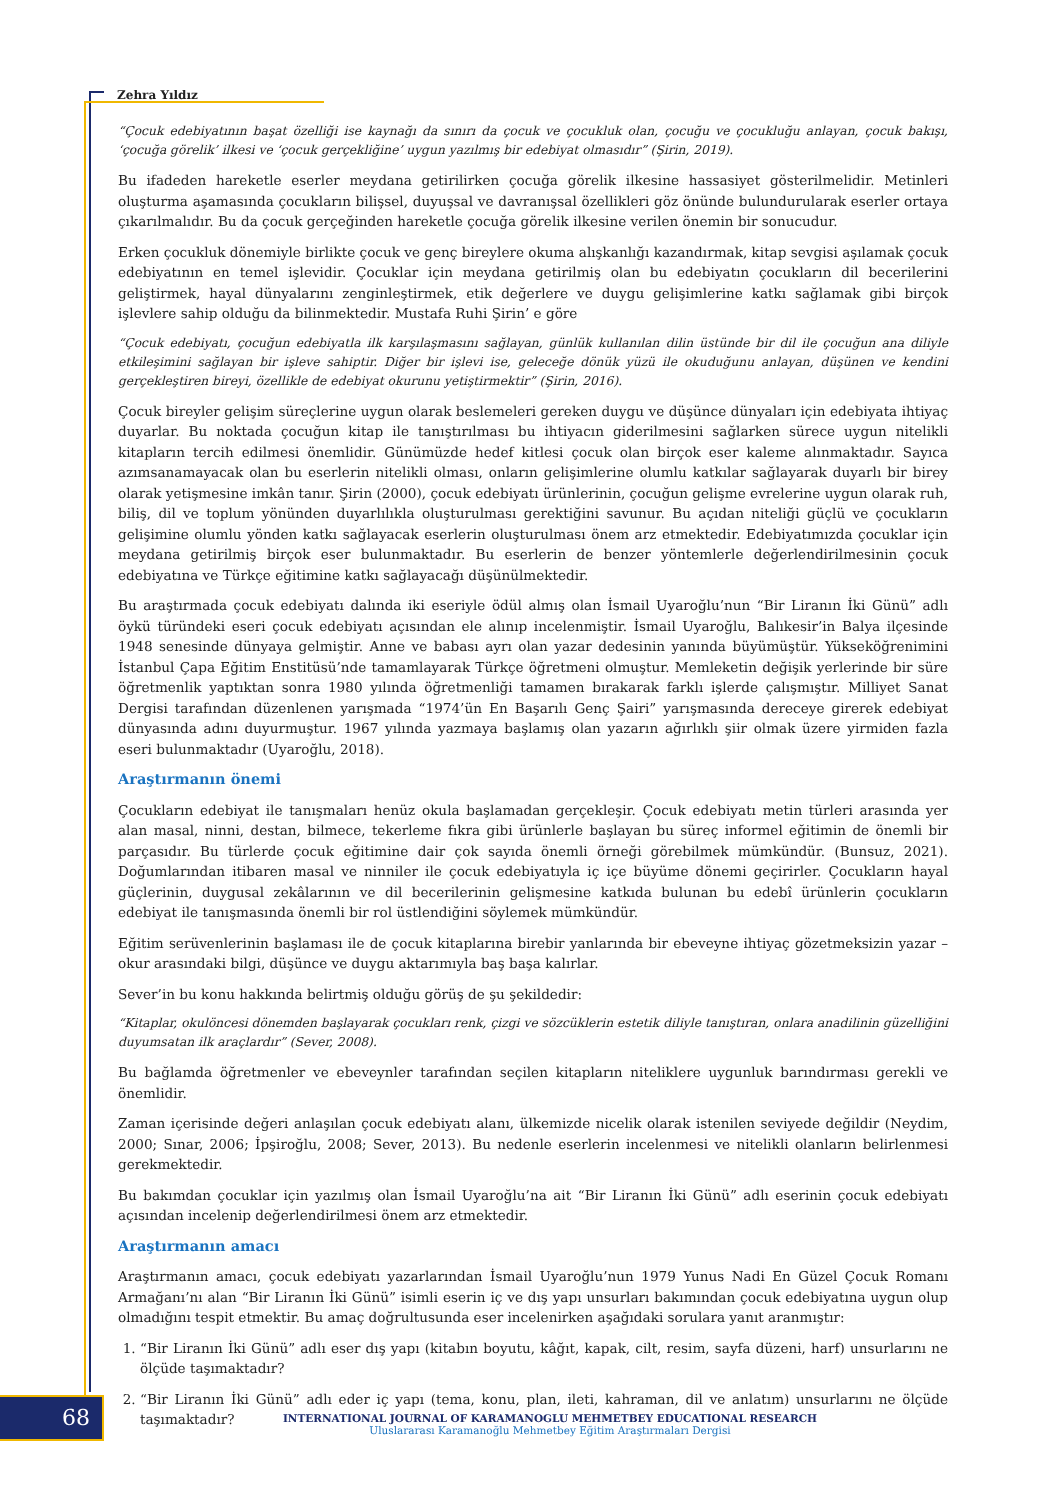Zehra Yıldız
“Çocuk edebiyatının başat özelliği ise kaynağı da sınırı da çocuk ve çocukluk olan, çocuğu ve çocukluğu anlayan, çocuk bakışı, ‘çocuğa görelik’ ilkesi ve ‘çocuk gerçekliğine’ uygun yazılmış bir edebiyat olmasıdır” (Şirin, 2019).
Bu ifadeden hareketle eserler meydana getirilirken çocuğa görelik ilkesine hassasiyet gösterilmelidir. Metinleri oluşturma aşamasında çocukların bilişsel, duyuşsal ve davranışsal özellikleri göz önünde bulundurularak eserler ortaya çıkarılmalıdır. Bu da çocuk gerçeğinden hareketle çocuğa görelik ilkesine verilen önemin bir sonucudur.
Erken çocukluk dönemiyle birlikte çocuk ve genç bireylere okuma alışkanlığı kazandırmak, kitap sevgisi aşılamak çocuk edebiyatının en temel işlevidir. Çocuklar için meydana getirilmiş olan bu edebiyatın çocukların dil becerilerini geliştirmek, hayal dünyalarını zenginleştirmek, etik değerlere ve duygu gelişimlerine katkı sağlamak gibi birçok işlevlere sahip olduğu da bilinmektedir. Mustafa Ruhi Şirin’ e göre
“Çocuk edebiyatı, çocuğun edebiyatla ilk karşılaşmasını sağlayan, günlük kullanılan dilin üstünde bir dil ile çocuğun ana diliyle etkileşimini sağlayan bir işleve sahiptir. Diğer bir işlevi ise, geleceğe dönük yüzü ile okuduğunu anlayan, düşünen ve kendini gerçekleştiren bireyi, özellikle de edebiyat okurunu yetiştirmektir” (Şirin, 2016).
Çocuk bireyler gelişim süreçlerine uygun olarak beslemeleri gereken duygu ve düşünce dünyaları için edebiyata ihtiyaç duyarlar. Bu noktada çocuğun kitap ile tanıştırılması bu ihtiyacın giderilmesini sağlarken sürece uygun nitelikli kitapların tercih edilmesi önemlidir. Günümüzde hedef kitlesi çocuk olan birçok eser kaleme alınmaktadır. Sayıca azımsanamayacak olan bu eserlerin nitelikli olması, onların gelişimlerine olumlu katkılar sağlayarak duyarlı bir birey olarak yetişmesine imkân tanır. Şirin (2000), çocuk edebiyatı ürünlerinin, çocuğun gelişme evrelerine uygun olarak ruh, biliş, dil ve toplum yönünden duyarlılıkla oluşturulması gerektiğini savunur. Bu açıdan niteliği güçlü ve çocukların gelişimine olumlu yönden katkı sağlayacak eserlerin oluşturulması önem arz etmektedir. Edebiyatımızda çocuklar için meydana getirilmiş birçok eser bulunmaktadır. Bu eserlerin de benzer yöntemlerle değerlendirilmesinin çocuk edebiyatına ve Türkçe eğitimine katkı sağlayacağı düşünülmektedir.
Bu araştırmada çocuk edebiyatı dalında iki eseriyle ödül almış olan İsmail Uyaroğlu’nun “Bir Liranın İki Günü” adlı öykü türündeki eseri çocuk edebiyatı açısından ele alınıp incelenmiştir. İsmail Uyaroğlu, Balıkesir’in Balya ilçesinde 1948 senesinde dünyaya gelmiştir. Anne ve babası ayrı olan yazar dedesinin yanında büyümüştür. Yükseköğrenimini İstanbul Çapa Eğitim Enstitüsü’nde tamamlayarak Türkçe öğretmeni olmuştur. Memleketin değişik yerlerinde bir süre öğretmenlik yaptıktan sonra 1980 yılında öğretmenliği tamamen bırakarak farklı işlerde çalışmıştır. Milliyet Sanat Dergisi tarafından düzenlenen yarışmada “1974’ün En Başarılı Genç Şairi” yarışmasında dereceye girerek edebiyat dünyasında adını duyurmuştur. 1967 yılında yazmaya başlamış olan yazarın ağırlıklı şiir olmak üzere yirmiden fazla eseri bulunmaktadır (Uyaroğlu, 2018).
Araştırmanın önemi
Çocukların edebiyat ile tanışmaları henüz okula başlamadan gerçekleşir. Çocuk edebiyatı metin türleri arasında yer alan masal, ninni, destan, bilmece, tekerleme fıkra gibi ürünlerle başlayan bu süreç informel eğitimin de önemli bir parçasıdır. Bu türlerde çocuk eğitimine dair çok sayıda önemli örneği görebilmek mümkündür. (Bunsuz, 2021). Doğumlarından itibaren masal ve ninniler ile çocuk edebiyatıyla iç içe büyüme dönemi geçirirler. Çocukların hayal güçlerinin, duygusal zekâlarının ve dil becerilerinin gelişmesine katkıda bulunan bu edebî ürünlerin çocukların edebiyat ile tanışmasında önemli bir rol üstlendiğini söylemek mümkündür.
Eğitim serüvenlerinin başlaması ile de çocuk kitaplarına birebir yanlarında bir ebeveyne ihtiyaç gözetmeksizin yazar – okur arasındaki bilgi, düşünce ve duygu aktarımıyla baş başa kalırlar.
Sever’in bu konu hakkında belirtmiş olduğu görüş de şu şekildedir:
“Kitaplar, okulöncesi dönemden başlayarak çocukları renk, çizgi ve sözcüklerin estetik diliyle tanıştıran, onlara anadilinin güzelliğini duyumsatan ilk araçlardır” (Sever, 2008).
Bu bağlamda öğretmenler ve ebeveynler tarafından seçilen kitapların niteliklere uygunluk barındırması gerekli ve önemlidir.
Zaman içerisinde değeri anlaşılan çocuk edebiyatı alanı, ülkemizde nicelik olarak istenilen seviyede değildir (Neydim, 2000; Sınar, 2006; İpşiroğlu, 2008; Sever, 2013). Bu nedenle eserlerin incelenmesi ve nitelikli olanların belirlenmesi gerekmektedir.
Bu bakımdan çocuklar için yazılmış olan İsmail Uyaroğlu’na ait “Bir Liranın İki Günü” adlı eserinin çocuk edebiyatı açısından incelenip değerlendirilmesi önem arz etmektedir.
Araştırmanın amacı
Araştırmanın amacı, çocuk edebiyatı yazarlarından İsmail Uyaroğlu’nun 1979 Yunus Nadi En Güzel Çocuk Romanı Armağanı’nı alan “Bir Liranın İki Günü” isimli eserin iç ve dış yapı unsurları bakımından çocuk edebiyatına uygun olup olmadığını tespit etmektir. Bu amaç doğrultusunda eser incelenirken aşağıdaki sorulara yanıt aranmıştır:
1. “Bir Liranın İki Günü” adlı eser dış yapı (kitabın boyutu, kâğıt, kapak, cilt, resim, sayfa düzeni, harf) unsurlarını ne ölçüde taşımaktadır?
2. “Bir Liranın İki Günü” adlı eder iç yapı (tema, konu, plan, ileti, kahraman, dil ve anlatım) unsurlarını ne ölçüde taşımaktadır?
68
INTERNATIONAL JOURNAL OF KARAMANOGLU MEHMETBEY EDUCATIONAL RESEARCH
Uluslararası Karamanoğlu Mehmetbey Eğitim Araştırmaları Dergisi